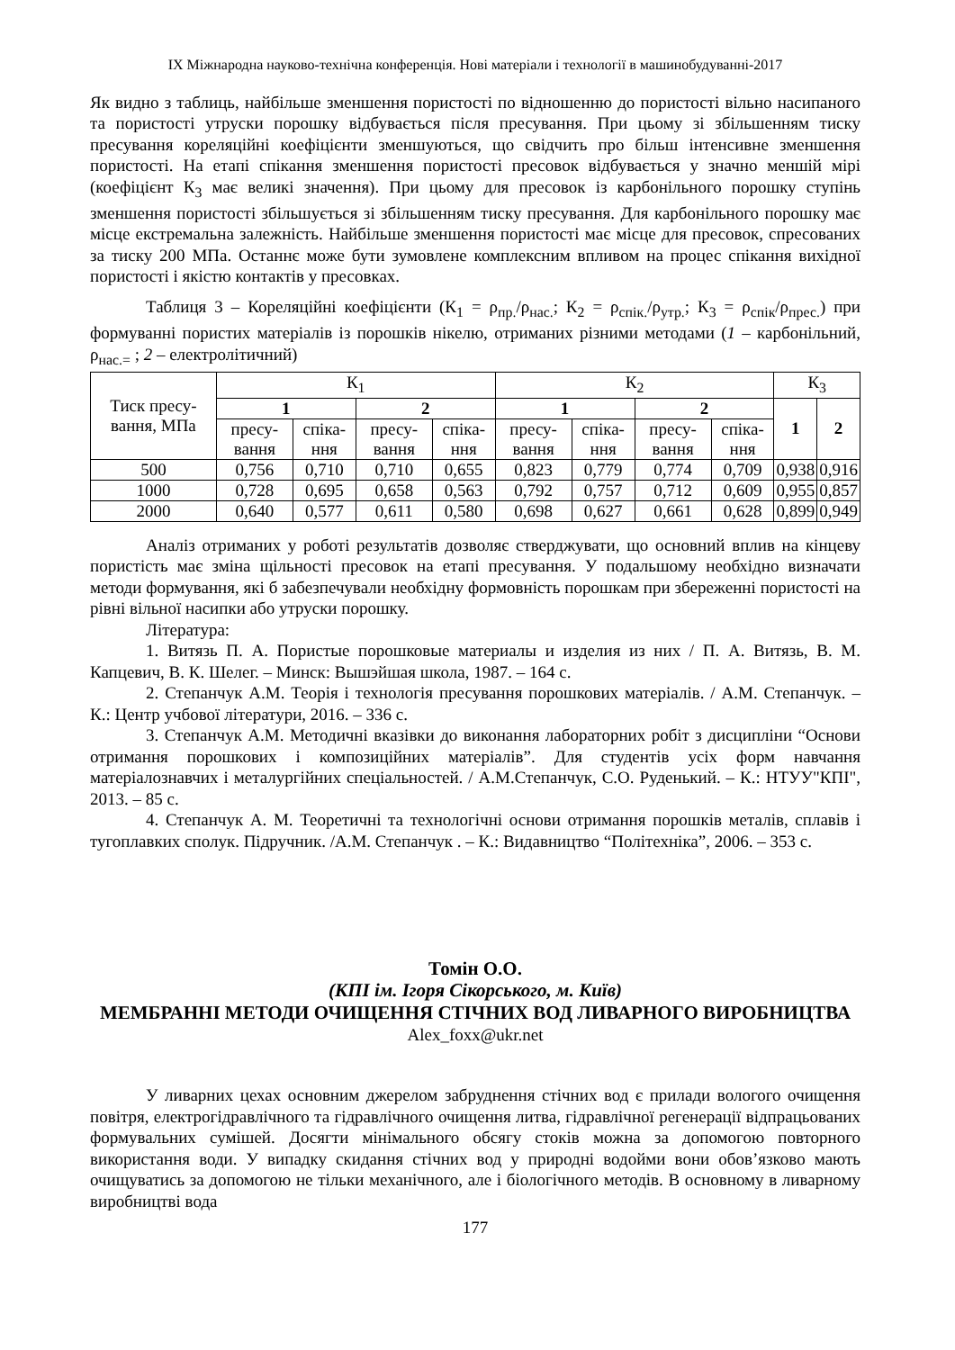IX Міжнародна науково-технічна конференція. Нові матеріали і технології в машинобудуванні-2017
Як видно з таблиць, найбільше зменшення пористості по відношенню до пористості вільно насипаного та пористості утруски порошку відбувається після пресування. При цьому зі збільшенням тиску пресування кореляційні коефіцієнти зменшуються, що свідчить про більш інтенсивне зменшення пористості. На етапі спікання зменшення пористості пресовок відбувається у значно меншій мірі (коефіцієнт К<sub>3</sub> має великі значення). При цьому для пресовок із карбонільного порошку ступінь зменшення пористості збільшується зі збільшенням тиску пресування. Для карбонільного порошку має місце екстремальна залежність. Найбільше зменшення пористості має місце для пресовок, спресованих за тиску 200 МПа. Останнє може бути зумовлене комплексним впливом на процес спікання вихідної пористості і якістю контактів у пресовках.
Таблиця 3 – Кореляційні коефіцієнти (К<sub>1</sub> = ρ<sub>пр.</sub>/ρ<sub>нас.</sub>; К<sub>2</sub> = ρ<sub>спік.</sub>/ρ<sub>утр.</sub>; К<sub>3</sub> = ρ<sub>спік</sub>/ρ<sub>прес.</sub>) при формуванні пористих матеріалів із порошків нікелю, отриманих різними методами (1 – карбонільний, ρ<sub>нас.=</sub> ; 2 – електролітичний)
| Тиск пресу-вання, МПа | К<sub>1</sub> | | | | К<sub>2</sub> | | | | К<sub>3</sub> | |
| --- | --- | --- | --- | --- | --- | --- | --- | --- | --- | --- |
| | 1 | | 2 | | 1 | | 2 | | 1 | 2 |
| | пресу-вання | спіка-ння | пресу-вання | спіка-ння | пресу-вання | спіка-ння | пресу-вання | спіка-ння | | |
| 500 | 0,756 | 0,710 | 0,710 | 0,655 | 0,823 | 0,779 | 0,774 | 0,709 | 0,938 | 0,916 |
| 1000 | 0,728 | 0,695 | 0,658 | 0,563 | 0,792 | 0,757 | 0,712 | 0,609 | 0,955 | 0,857 |
| 2000 | 0,640 | 0,577 | 0,611 | 0,580 | 0,698 | 0,627 | 0,661 | 0,628 | 0,899 | 0,949 |
Аналіз отриманих у роботі результатів дозволяє стверджувати, що основний вплив на кінцеву пористість має зміна щільності пресовок на етапі пресування. У подальшому необхідно визначати методи формування, які б забезпечували необхідну формовність порошкам при збереженні пористості на рівні вільної насипки або утруски порошку.
Література:
1. Витязь П. А. Пористые порошковые материалы и изделия из них / П. А. Витязь, В. М. Капцевич, В. К. Шелег. – Минск: Вышэйшая школа, 1987. – 164 с.
2. Степанчук А.М. Теорія і технологія пресування порошкових матеріалів. / А.М. Степанчук. – К.: Центр учбової літератури, 2016. – 336 с.
3. Степанчук А.М. Методичні вказівки до виконання лабораторних робіт з дисципліни “Основи отримання порошкових і композиційних матеріалів”. Для студентів усіх форм навчання матеріалознавчих і металургійних спеціальностей. / А.М.Степанчук, С.О. Руденький. – К.: НТУУ"КПІ", 2013. – 85 с.
4. Степанчук А. М. Теоретичні та технологічні основи отримання порошків металів, сплавів і тугоплавких сполук. Підручник. /А.М. Степанчук . – К.: Видавництво “Політехніка”, 2006. – 353 с.
Томін О.О.
(КПІ ім. Ігоря Сікорського, м. Київ)
МЕМБРАННІ МЕТОДИ ОЧИЩЕННЯ СТІЧНИХ ВОД ЛИВАРНОГО ВИРОБНИЦТВА
Alex_foxx@ukr.net
У ливарних цехах основним джерелом забруднення стічних вод є прилади вологого очищення повітря, електрогідравлічного та гідравлічного очищення литва, гідравлічної регенерації відпрацьованих формувальних сумішей. Досягти мінімального обсягу стоків можна за допомогою повторного використання води. У випадку скидання стічних вод у природні водойми вони обов’язково мають очищуватись за допомогою не тільки механічного, але і біологічного методів. В основному в ливарному виробництві вода
177